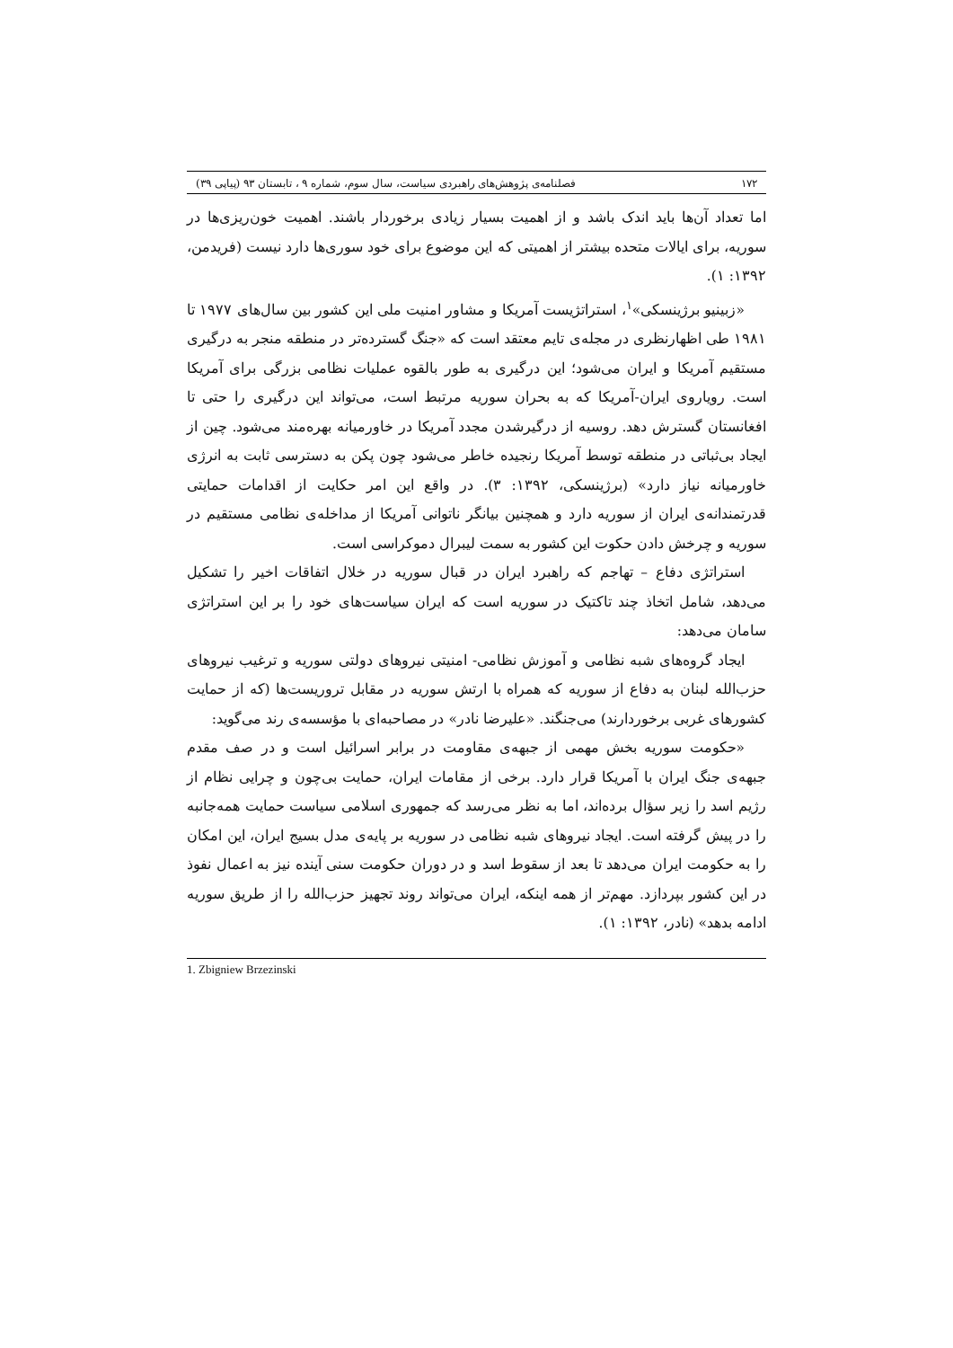۱۷۲ فصلنامه‌ی پژوهش‌های راهبردی سیاست، سال سوم، شماره ۹ ، تابستان ۹۳ (پیاپی ۳۹)
اما تعداد آن‌ها باید اندک باشد و از اهمیت بسیار زیادی برخوردار باشند. اهمیت خون‌ریزی‌ها در سوریه، برای ایالات متحده بیشتر از اهمیتی که این موضوع برای خود سوری‌ها دارد نیست (فریدمن، ۱۳۹۲: ۱).
«زبینیو برژینسکی»<sup>۱</sup>، استراتژیست آمریکا و مشاور امنیت ملی این کشور بین سال‌های ۱۹۷۷ تا ۱۹۸۱ طی اظهارنظری در مجله‌ی تایم معتقد است که «جنگ گسترده‌تر در منطقه منجر به درگیری مستقیم آمریکا و ایران می‌شود؛ این درگیری به طور بالقوه عملیات نظامی بزرگی برای آمریکا است. رویاروی ایران-آمریکا که به بحران سوریه مرتبط است، می‌تواند این درگیری را حتی تا افغانستان گسترش دهد. روسیه از درگیرشدن مجدد آمریکا در خاورمیانه بهره‌مند می‌شود. چین از ایجاد بی‌ثباتی در منطقه توسط آمریکا رنجیده خاطر می‌شود چون پکن به دسترسی ثابت به انرژی خاورمیانه نیاز دارد» (برژینسکی، ۱۳۹۲: ۳). در واقع این امر حکایت از اقدامات حمایتی قدرتمندانه‌ی ایران از سوریه دارد و همچنین بیانگر ناتوانی آمریکا از مداخله‌ی نظامی مستقیم در سوریه و چرخش دادن حکوت این کشور به سمت لیبرال دموکراسی است.
استراتژی دفاع – تهاجم که راهبرد ایران در قبال سوریه در خلال اتفاقات اخیر را تشکیل می‌دهد، شامل اتخاذ چند تاکتیک در سوریه است که ایران سیاست‌های خود را بر این استراتژی سامان می‌دهد:
ایجاد گروه‌های شبه نظامی و آموزش نظامی- امنیتی نیروهای دولتی سوریه و ترغیب نیروهای حزب‌الله لبنان به دفاع از سوریه که همراه با ارتش سوریه در مقابل تروریست‌ها (که از حمایت کشورهای غربی برخوردارند) می‌جنگند. «علیرضا نادر» در مصاحبه‌ای با مؤسسه‌ی رند می‌گوید:
«حکومت سوریه بخش مهمی از جبهه‌ی مقاومت در برابر اسرائیل است و در صف مقدم جبهه‌ی جنگ ایران با آمریکا قرار دارد. برخی از مقامات ایران، حمایت بی‌چون و چرایی نظام از رژیم اسد را زیر سؤال برده‌اند، اما به نظر می‌رسد که جمهوری اسلامی سیاست حمایت همه‌جانبه را در پیش گرفته است. ایجاد نیروهای شبه نظامی در سوریه بر پایه‌ی مدل بسیج ایران، این امکان را به حکومت ایران می‌دهد تا بعد از سقوط اسد و در دوران حکومت سنی آینده نیز به اعمال نفوذ در این کشور بپردازد. مهم‌تر از همه اینکه، ایران می‌تواند روند تجهیز حزب‌الله را از طریق سوریه ادامه بدهد» (نادر، ۱۳۹۲: ۱).
1. Zbigniew Brzezinski